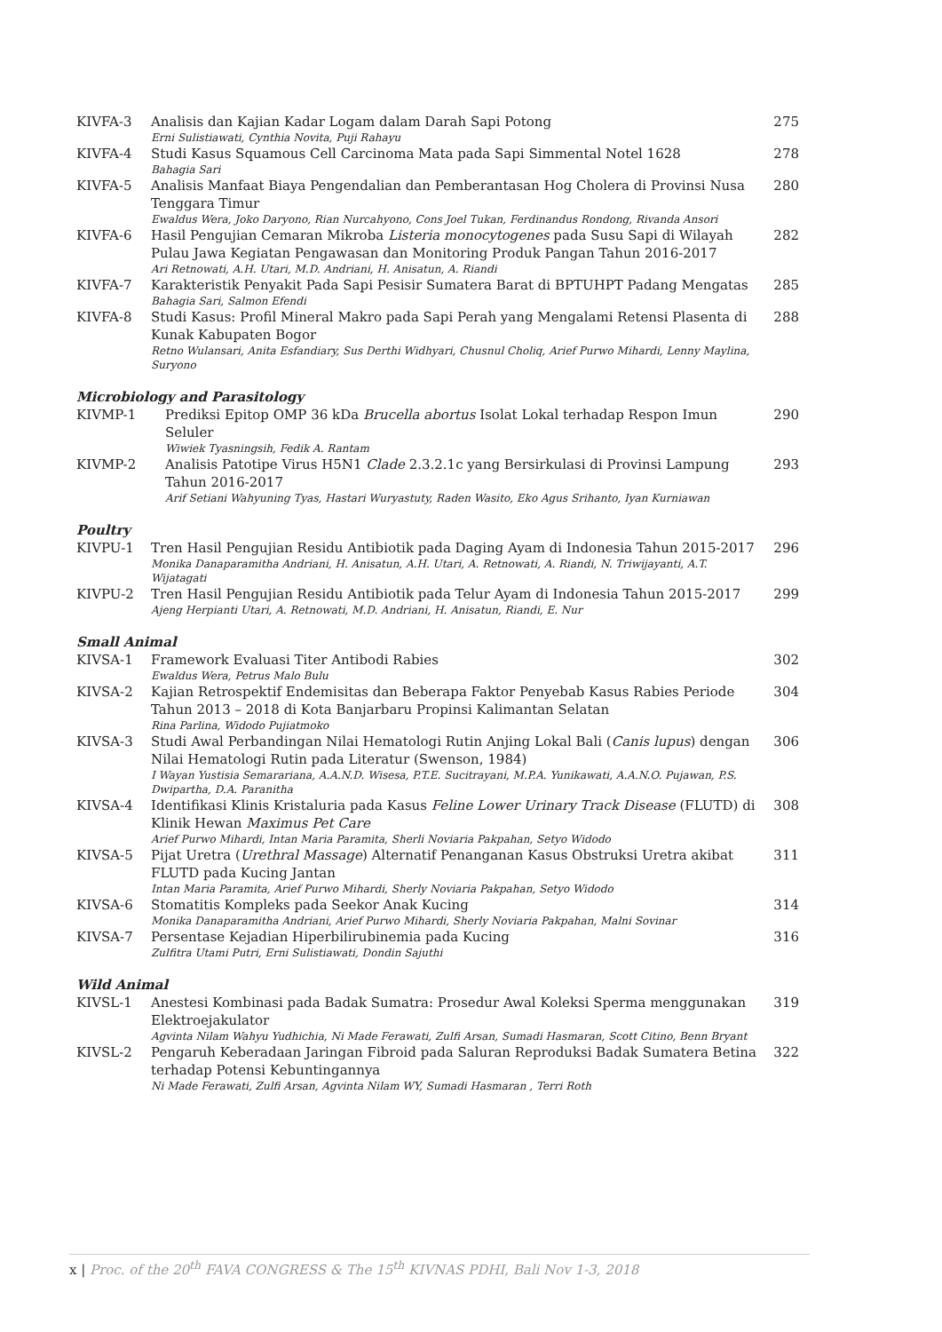| KIVFA-3 | Analisis dan Kajian Kadar Logam dalam Darah Sapi Potong Erni Sulistiawati, Cynthia Novita, Puji Rahayu | 275 |
| KIVFA-4 | Studi Kasus Squamous Cell Carcinoma Mata pada Sapi Simmental Notel 1628 Bahagia Sari | 278 |
| KIVFA-5 | Analisis Manfaat Biaya Pengendalian dan Pemberantasan Hog Cholera di Provinsi Nusa Tenggara Timur Ewaldus Wera, Joko Daryono, Rian Nurcahyono, Cons Joel Tukan, Ferdinandus Rondong, Rivanda Ansori | 280 |
| KIVFA-6 | Hasil Pengujian Cemaran Mikroba Listeria monocytogenes pada Susu Sapi di Wilayah Pulau Jawa Kegiatan Pengawasan dan Monitoring Produk Pangan Tahun 2016-2017 Ari Retnowati, A.H. Utari, M.D. Andriani, H. Anisatun, A. Riandi | 282 |
| KIVFA-7 | Karakteristik Penyakit Pada Sapi Pesisir Sumatera Barat di BPTUHPT Padang Mengatas Bahagia Sari, Salmon Efendi | 285 |
| KIVFA-8 | Studi Kasus: Profil Mineral Makro pada Sapi Perah yang Mengalami Retensi Plasenta di Kunak Kabupaten Bogor Retno Wulansari, Anita Esfandiary, Sus Derthi Widhyari, Chusnul Choliq, Arief Purwo Mihardi, Lenny Maylina, Suryono | 288 |
Microbiology and Parasitology
| KIVMP-1 | Prediksi Epitop OMP 36 kDa Brucella abortus Isolat Lokal terhadap Respon Imun Seluler Wiwiek Tyasningsih, Fedik A. Rantam | 290 |
| KIVMP-2 | Analisis Patotipe Virus H5N1 Clade 2.3.2.1c yang Bersirkulasi di Provinsi Lampung Tahun 2016-2017 Arif Setiani Wahyuning Tyas, Hastari Wuryastuty, Raden Wasito, Eko Agus Srihanto, Iyan Kurniawan | 293 |
Poultry
| KIVPU-1 | Tren Hasil Pengujian Residu Antibiotik pada Daging Ayam di Indonesia Tahun 2015-2017 Monika Danaparamitha Andriani, H. Anisatun, A.H. Utari, A. Retnowati, A. Riandi, N. Triwijayanti, A.T. Wijatagati | 296 |
| KIVPU-2 | Tren Hasil Pengujian Residu Antibiotik pada Telur Ayam di Indonesia Tahun 2015-2017 Ajeng Herpianti Utari, A. Retnowati, M.D. Andriani, H. Anisatun, Riandi, E. Nur | 299 |
Small Animal
| KIVSA-1 | Framework Evaluasi Titer Antibodi Rabies Ewaldus Wera, Petrus Malo Bulu | 302 |
| KIVSA-2 | Kajian Retrospektif Endemisitas dan Beberapa Faktor Penyebab Kasus Rabies Periode Tahun 2013 – 2018 di Kota Banjarbaru Propinsi Kalimantan Selatan Rina Parlina, Widodo Pujiatmoko | 304 |
| KIVSA-3 | Studi Awal Perbandingan Nilai Hematologi Rutin Anjing Lokal Bali ( Canis lupus ) dengan Nilai Hematologi Rutin pada Literatur (Swenson, 1984) I Wayan Yustisia Semarariana, A.A.N.D. Wisesa, P.T.E. Sucitrayani, M.P.A. Yunikawati, A.A.N.O. Pujawan, P.S. Dwipartha, D.A. Paranitha | 306 |
| KIVSA-4 | Identifikasi Klinis Kristaluria pada Kasus Feline Lower Urinary Track Disease (FLUTD) di Klinik Hewan Maximus Pet Care Arief Purwo Mihardi, Intan Maria Paramita, Sherli Noviaria Pakpahan, Setyo Widodo | 308 |
| KIVSA-5 | Pijat Uretra ( Urethral Massage ) Alternatif Penanganan Kasus Obstruksi Uretra akibat FLUTD pada Kucing Jantan Intan Maria Paramita, Arief Purwo Mihardi, Sherly Noviaria Pakpahan, Setyo Widodo | 311 |
| KIVSA-6 | Stomatitis Kompleks pada Seekor Anak Kucing Monika Danaparamitha Andriani, Arief Purwo Mihardi, Sherly Noviaria Pakpahan, Malni Sovinar | 314 |
| KIVSA-7 | Persentase Kejadian Hiperbilirubinemia pada Kucing Zulfitra Utami Putri, Erni Sulistiawati, Dondin Sajuthi | 316 |
Wild Animal
| KIVSL-1 | Anestesi Kombinasi pada Badak Sumatra: Prosedur Awal Koleksi Sperma menggunakan Elektroejakulator Agvinta Nilam Wahyu Yudhichia, Ni Made Ferawati, Zulfi Arsan, Sumadi Hasmaran, Scott Citino, Benn Bryant | 319 |
| KIVSL-2 | Pengaruh Keberadaan Jaringan Fibroid pada Saluran Reproduksi Badak Sumatera Betina terhadap Potensi Kebuntingannya Ni Made Ferawati, Zulfi Arsan, Agvinta Nilam WY, Sumadi Hasmaran , Terri Roth | 322 |
x | Proc. of the 20<sup>th</sup> FAVA CONGRESS & The 15<sup>th</sup> KIVNAS PDHI, Bali Nov 1-3, 2018